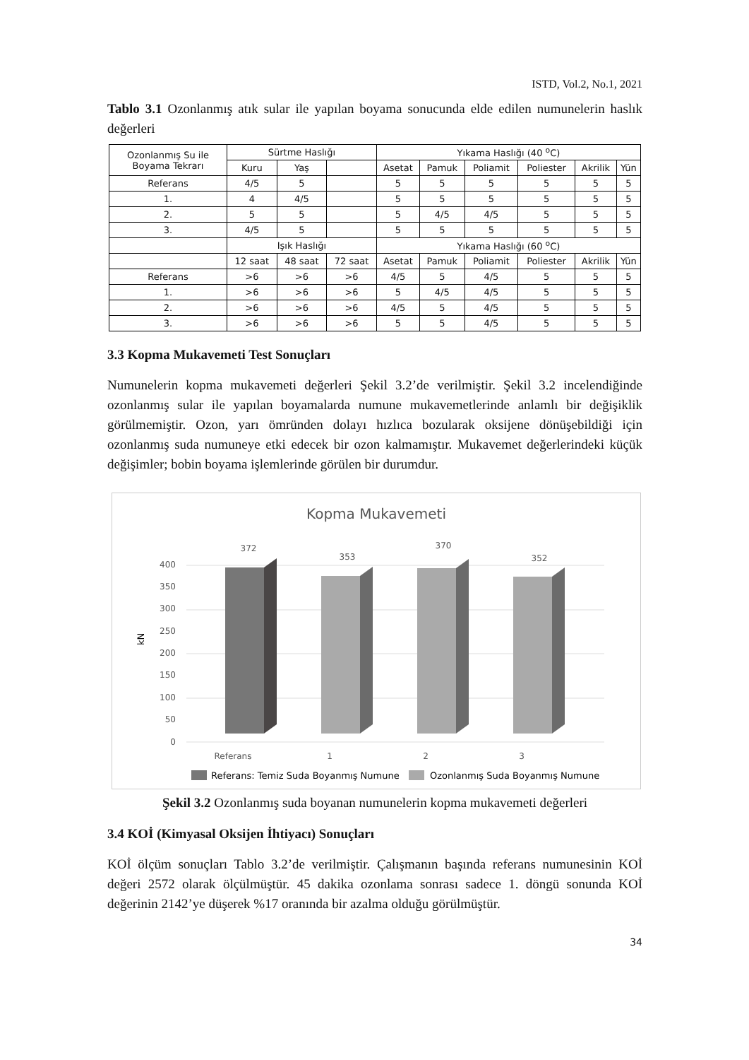ISTD, Vol.2, No.1, 2021
Tablo 3.1 Ozonlanmış atık sular ile yapılan boyama sonucunda elde edilen numunelerin haslık değerleri
| Ozonlanmış Su ile Boyama Tekrarı | Sürtme Haslığı | | | Yıkama Haslığı (40 <sup>o</sup>C) | | | | | |
| --- | --- | --- | --- | --- | --- | --- | --- | --- | --- |
| | Kuru | Yaş | | Asetat | Pamuk | Poliamit | Poliester | Akrilik | Yün |
| Referans | 4/5 | 5 | | 5 | 5 | 5 | 5 | 5 | 5 |
| 1. | 4 | 4/5 | | 5 | 5 | 5 | 5 | 5 | 5 |
| 2. | 5 | 5 | | 5 | 4/5 | 4/5 | 5 | 5 | 5 |
| 3. | 4/5 | 5 | | 5 | 5 | 5 | 5 | 5 | 5 |
| | Işık Haslığı | | | Yıkama Haslığı (60 <sup>o</sup>C) | | | | | |
| | 12 saat | 48 saat | 72 saat | Asetat | Pamuk | Poliamit | Poliester | Akrilik | Yün |
| Referans | >6 | >6 | >6 | 4/5 | 5 | 4/5 | 5 | 5 | 5 |
| 1. | >6 | >6 | >6 | 5 | 4/5 | 4/5 | 5 | 5 | 5 |
| 2. | >6 | >6 | >6 | 4/5 | 5 | 4/5 | 5 | 5 | 5 |
| 3. | >6 | >6 | >6 | 5 | 5 | 4/5 | 5 | 5 | 5 |
3.3 Kopma Mukavemeti Test Sonuçları
Numunelerin kopma mukavemeti değerleri Şekil 3.2’de verilmiştir. Şekil 3.2 incelendiğinde ozonlanmış sular ile yapılan boyamalarda numune mukavemetlerinde anlamlı bir değişiklik görülmemiştir. Ozon, yarı ömründen dolayı hızlıca bozularak oksijene dönüşebildiği için ozonlanmış suda numuneye etki edecek bir ozon kalmamıştır. Mukavemet değerlerindeki küçük değişimler; bobin boyama işlemlerinde görülen bir durumdur.
Kopma Mukavemeti
400
350
300
250
200
150
100
50
0
kN
372
353
370
352
Referans
1
2
3
Referans: Temiz Suda Boyanmış Numune
Ozonlanmış Suda Boyanmış Numune
Şekil 3.2 Ozonlanmış suda boyanan numunelerin kopma mukavemeti değerleri
3.4 KOİ (Kimyasal Oksijen İhtiyacı) Sonuçları
KOİ ölçüm sonuçları Tablo 3.2’de verilmiştir. Çalışmanın başında referans numunesinin KOİ değeri 2572 olarak ölçülmüştür. 45 dakika ozonlama sonrası sadece 1. döngü sonunda KOİ değerinin 2142’ye düşerek %17 oranında bir azalma olduğu görülmüştür.
34